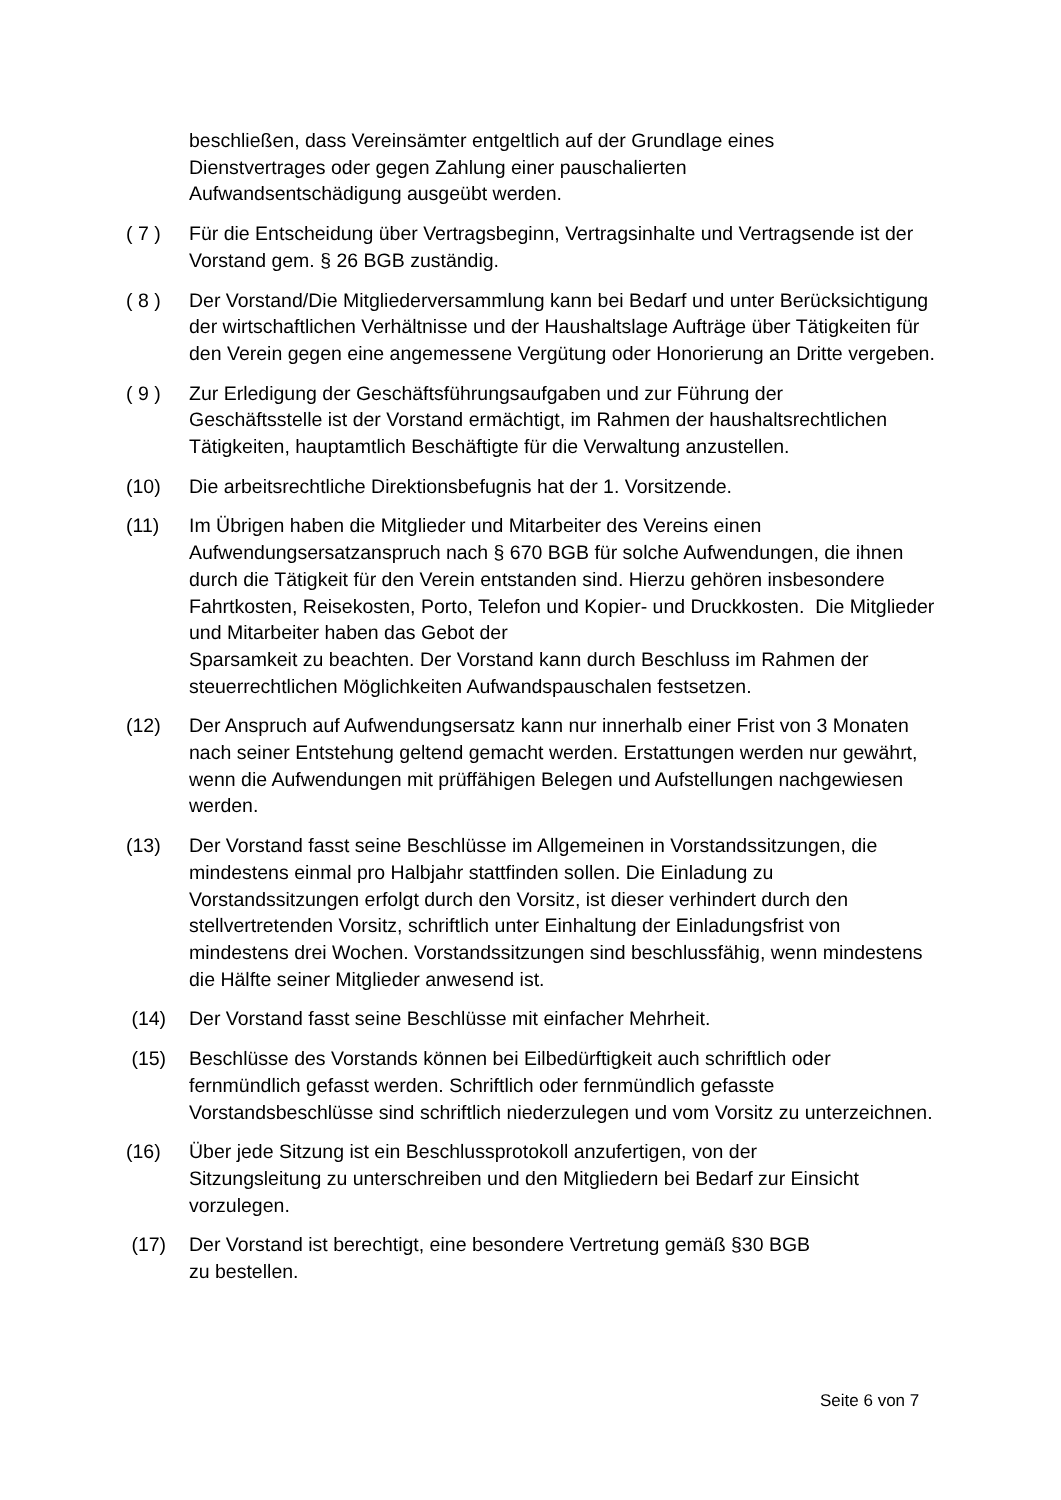beschließen, dass Vereinsämter entgeltlich auf der Grundlage eines
Dienstvertrages oder gegen Zahlung einer pauschalierten
Aufwandsentschädigung ausgeübt werden.
( 7 ) Für die Entscheidung über Vertragsbeginn, Vertragsinhalte und Vertragsende ist der Vorstand gem. § 26 BGB zuständig.
( 8 ) Der Vorstand/Die Mitgliederversammlung kann bei Bedarf und unter Berücksichtigung der wirtschaftlichen Verhältnisse und der Haushaltslage Aufträge über Tätigkeiten für den Verein gegen eine angemessene Vergütung oder Honorierung an Dritte vergeben.
( 9 ) Zur Erledigung der Geschäftsführungsaufgaben und zur Führung der
Geschäftsstelle ist der Vorstand ermächtigt, im Rahmen der haushaltsrechtlichen Tätigkeiten, hauptamtlich Beschäftigte für die Verwaltung anzustellen.
(10) Die arbeitsrechtliche Direktionsbefugnis hat der 1. Vorsitzende.
(11) Im Übrigen haben die Mitglieder und Mitarbeiter des Vereins einen
Aufwendungsersatzanspruch nach § 670 BGB für solche Aufwendungen, die ihnen durch die Tätigkeit für den Verein entstanden sind. Hierzu gehören insbesondere Fahrtkosten, Reisekosten, Porto, Telefon und Kopier- und Druckkosten. Die Mitglieder und Mitarbeiter haben das Gebot der
Sparsamkeit zu beachten. Der Vorstand kann durch Beschluss im Rahmen der steuerrechtlichen Möglichkeiten Aufwandspauschalen festsetzen.
(12) Der Anspruch auf Aufwendungsersatz kann nur innerhalb einer Frist von 3 Monaten nach seiner Entstehung geltend gemacht werden. Erstattungen werden nur gewährt, wenn die Aufwendungen mit prüffähigen Belegen und Aufstellungen nachgewiesen werden.
(13) Der Vorstand fasst seine Beschlüsse im Allgemeinen in Vorstandssitzungen, die mindestens einmal pro Halbjahr stattfinden sollen. Die Einladung zu Vorstandssitzungen erfolgt durch den Vorsitz, ist dieser verhindert durch den stellvertretenden Vorsitz, schriftlich unter Einhaltung der Einladungsfrist von mindestens drei Wochen. Vorstandssitzungen sind beschlussfähig, wenn mindestens die Hälfte seiner Mitglieder anwesend ist.
(14) Der Vorstand fasst seine Beschlüsse mit einfacher Mehrheit.
(15) Beschlüsse des Vorstands können bei Eilbedürftigkeit auch schriftlich oder fernmündlich gefasst werden. Schriftlich oder fernmündlich gefasste Vorstandsbeschlüsse sind schriftlich niederzulegen und vom Vorsitz zu unterzeichnen.
(16) Über jede Sitzung ist ein Beschlussprotokoll anzufertigen, von der
Sitzungsleitung zu unterschreiben und den Mitgliedern bei Bedarf zur Einsicht vorzulegen.
(17) Der Vorstand ist berechtigt, eine besondere Vertretung gemäß §30 BGB
zu bestellen.
Seite 6 von 7